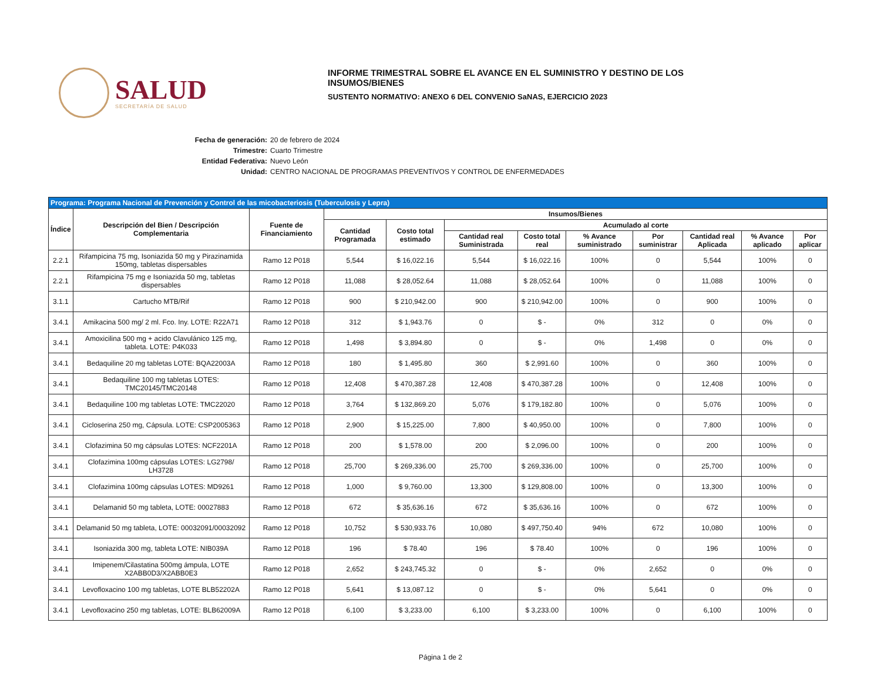SALUD
SECRETARÍA DE SALUD
INFORME TRIMESTRAL SOBRE EL AVANCE EN EL SUMINISTRO Y DESTINO DE LOS
INSUMOS/BIENES
SUSTENTO NORMATIVO: ANEXO 6 DEL CONVENIO SaNAS, EJERCICIO 2023
Fecha de generación: 20 de febrero de 2024
Trimestre: Cuarto Trimestre
Entidad Federativa: Nuevo León
Unidad: CENTRO NACIONAL DE PROGRAMAS PREVENTIVOS Y CONTROL DE ENFERMEDADES
| Programa: Programa Nacional de Prevención y Control de las micobacteriosis (Tuberculosis y Lepra) | | | | | | | | | | | |
| --- | --- | --- | --- | --- | --- | --- | --- | --- | --- | --- | --- |
| Índice | Descripción del Bien / Descripción Complementaria | Fuente de Financiamiento | Insumos/Bienes | | | | | | | | |
| | | | Cantidad Programada | Costo total estimado | Acumulado al corte | | | | | | |
| | | | | | Cantidad real Suministrada | Costo total real | % Avance suministrado | Por suministrar | Cantidad real Aplicada | % Avance aplicado | Por aplicar |
| 2.2.1 | Rifampicina 75 mg, Isoniazida 50 mg y Pirazinamida 150mg, tabletas dispersables | Ramo 12 P018 | 5,544 | $ 16,022.16 | 5,544 | $ 16,022.16 | 100% | 0 | 5,544 | 100% | 0 |
| 2.2.1 | Rifampicina 75 mg e Isoniazida 50 mg, tabletas dispersables | Ramo 12 P018 | 11,088 | $ 28,052.64 | 11,088 | $ 28,052.64 | 100% | 0 | 11,088 | 100% | 0 |
| 3.1.1 | Cartucho MTB/Rif | Ramo 12 P018 | 900 | $ 210,942.00 | 900 | $ 210,942.00 | 100% | 0 | 900 | 100% | 0 |
| 3.4.1 | Amikacina 500 mg/ 2 ml. Fco. Iny. LOTE: R22A71 | Ramo 12 P018 | 312 | $ 1,943.76 | 0 | $ - | 0% | 312 | 0 | 0% | 0 |
| 3.4.1 | Amoxicilina 500 mg + acido Clavulánico 125 mg, tableta. LOTE: P4K033 | Ramo 12 P018 | 1,498 | $ 3,894.80 | 0 | $ - | 0% | 1,498 | 0 | 0% | 0 |
| 3.4.1 | Bedaquiline 20 mg tabletas LOTE: BQA22003A | Ramo 12 P018 | 180 | $ 1,495.80 | 360 | $ 2,991.60 | 100% | 0 | 360 | 100% | 0 |
| 3.4.1 | Bedaquiline 100 mg tabletas LOTES: TMC20145/TMC20148 | Ramo 12 P018 | 12,408 | $ 470,387.28 | 12,408 | $ 470,387.28 | 100% | 0 | 12,408 | 100% | 0 |
| 3.4.1 | Bedaquiline 100 mg tabletas LOTE: TMC22020 | Ramo 12 P018 | 3,764 | $ 132,869.20 | 5,076 | $ 179,182.80 | 100% | 0 | 5,076 | 100% | 0 |
| 3.4.1 | Cicloserina 250 mg, Cápsula. LOTE: CSP2005363 | Ramo 12 P018 | 2,900 | $ 15,225.00 | 7,800 | $ 40,950.00 | 100% | 0 | 7,800 | 100% | 0 |
| 3.4.1 | Clofazimina 50 mg cápsulas LOTES: NCF2201A | Ramo 12 P018 | 200 | $ 1,578.00 | 200 | $ 2,096.00 | 100% | 0 | 200 | 100% | 0 |
| 3.4.1 | Clofazimina 100mg cápsulas LOTES: LG2798/ LH3728 | Ramo 12 P018 | 25,700 | $ 269,336.00 | 25,700 | $ 269,336.00 | 100% | 0 | 25,700 | 100% | 0 |
| 3.4.1 | Clofazimina 100mg cápsulas LOTES: MD9261 | Ramo 12 P018 | 1,000 | $ 9,760.00 | 13,300 | $ 129,808.00 | 100% | 0 | 13,300 | 100% | 0 |
| 3.4.1 | Delamanid 50 mg tableta, LOTE: 00027883 | Ramo 12 P018 | 672 | $ 35,636.16 | 672 | $ 35,636.16 | 100% | 0 | 672 | 100% | 0 |
| 3.4.1 | Delamanid 50 mg tableta, LOTE: 00032091/00032092 | Ramo 12 P018 | 10,752 | $ 530,933.76 | 10,080 | $ 497,750.40 | 94% | 672 | 10,080 | 100% | 0 |
| 3.4.1 | Isoniazida 300 mg, tableta LOTE: NIB039A | Ramo 12 P018 | 196 | $ 78.40 | 196 | $ 78.40 | 100% | 0 | 196 | 100% | 0 |
| 3.4.1 | Imipenem/Cilastatina 500mg ámpula, LOTE X2ABB0D3/X2ABB0E3 | Ramo 12 P018 | 2,652 | $ 243,745.32 | 0 | $ - | 0% | 2,652 | 0 | 0% | 0 |
| 3.4.1 | Levofloxacino 100 mg tabletas, LOTE BLB52202A | Ramo 12 P018 | 5,641 | $ 13,087.12 | 0 | $ - | 0% | 5,641 | 0 | 0% | 0 |
| 3.4.1 | Levofloxacino 250 mg tabletas, LOTE: BLB62009A | Ramo 12 P018 | 6,100 | $ 3,233.00 | 6,100 | $ 3,233.00 | 100% | 0 | 6,100 | 100% | 0 |
Página 1 de 2